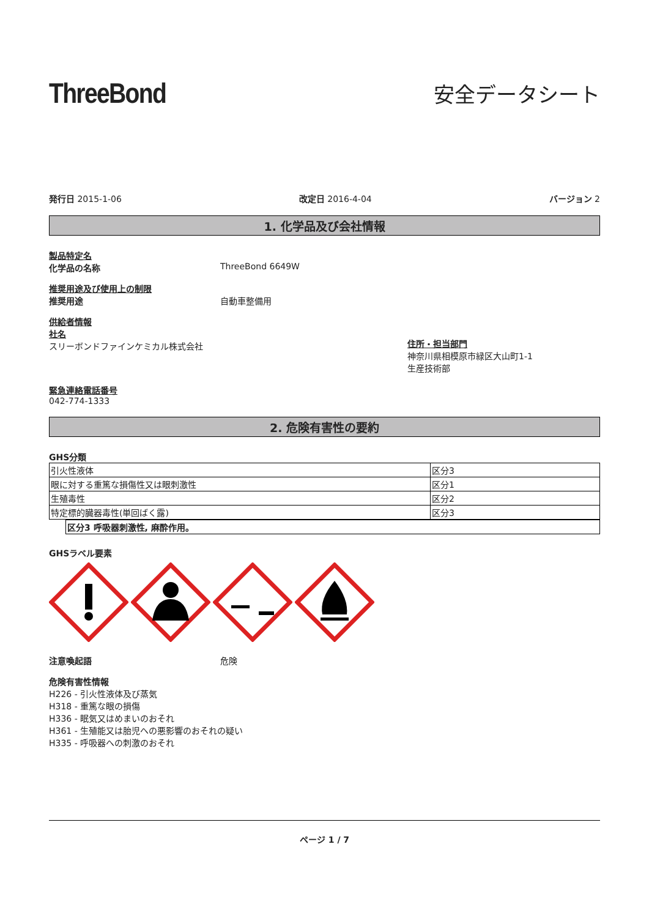ThreeBond
安全データシート
発行日 2015-1-06 改定日 2016-4-04 バージョン 2
1. 化学品及び会社情報
製品特定名
化学品の名称 ThreeBond 6649W
推奨用途及び使用上の制限
推奨用途 自動車整備用
供給者情報
社名
スリーボンドファインケミカル株式会社
住所・担当部門
神奈川県相模原市緑区大山町1-1
生産技術部
緊急連絡電話番号
042-774-1333
2. 危険有害性の要約
GHS分類
| 引火性液体 | 区分3 |
| 眼に対する重篤な損傷性又は眼刺激性 | 区分1 |
| 生殖毒性 | 区分2 |
| 特定標的臓器毒性(単回ばく露) | 区分3 |
| 区分3 呼吸器刺激性, 麻酔作用。 |
GHSラベル要素
注意喚起語 危険
危険有害性情報
H226 - 引火性液体及び蒸気
H318 - 重篤な眼の損傷
H336 - 眠気又はめまいのおそれ
H361 - 生殖能又は胎児への悪影響のおそれの疑い
H335 - 呼吸器への刺激のおそれ
ページ 1 / 7